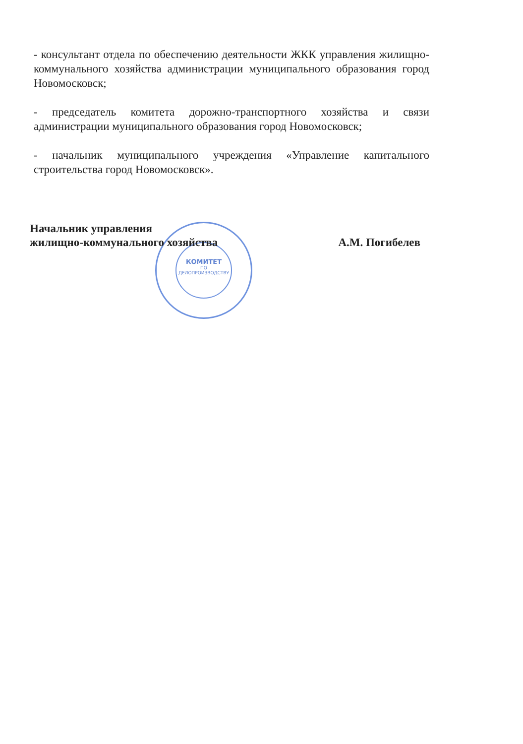- консультант отдела по обеспечению деятельности ЖКК управления жилищно-коммунального хозяйства администрации муниципального образования город Новомосковск;
- председатель комитета дорожно-транспортного хозяйства и связи администрации муниципального образования город Новомосковск;
- начальник муниципального учреждения «Управление капитального строительства город Новомосковск».
КОМИТЕТ
ПО
ДЕЛОПРОИЗВОДСТВУ
Начальник управления
жилищно-коммунального хозяйства
А.М. Погибелев